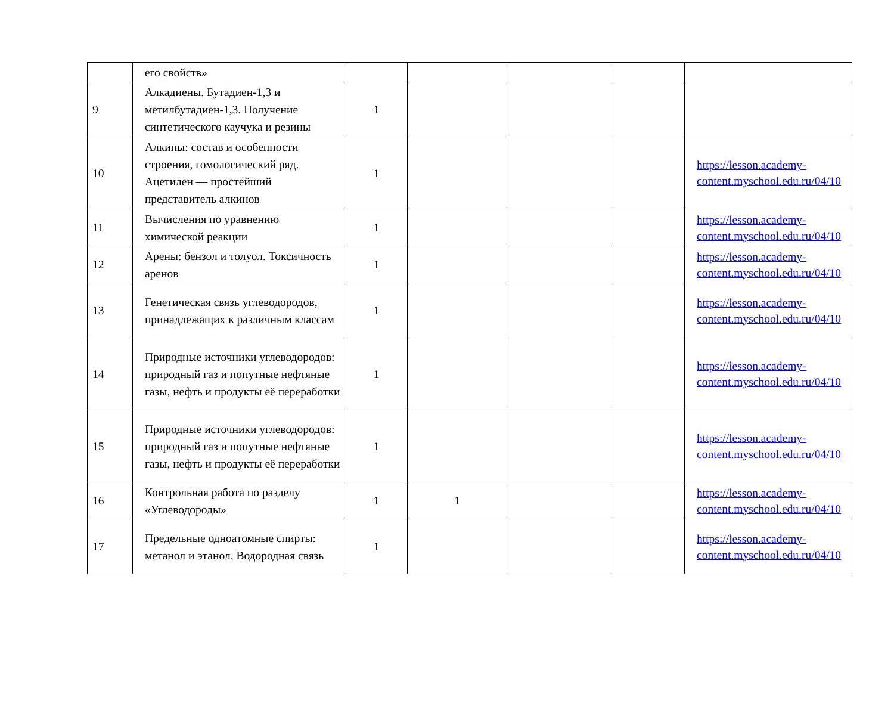| | его свойств» | | | | | |
| 9 | Алкадиены. Бутадиен-1,3 и метилбутадиен-1,3. Получение синтетического каучука и резины | 1 | | | | |
| 10 | Алкины: состав и особенности строения, гомологический ряд. Ацетилен — простейший представитель алкинов | 1 | | | | https://lesson.academy-content.myschool.edu.ru/04/10 |
| 11 | Вычисления по уравнению химической реакции | 1 | | | | https://lesson.academy-content.myschool.edu.ru/04/10 |
| 12 | Арены: бензол и толуол. Токсичность аренов | 1 | | | | https://lesson.academy-content.myschool.edu.ru/04/10 |
| 13 | Генетическая связь углеводородов, принадлежащих к различным классам | 1 | | | | https://lesson.academy-content.myschool.edu.ru/04/10 |
| 14 | Природные источники углеводородов: природный газ и попутные нефтяные газы, нефть и продукты её переработки | 1 | | | | https://lesson.academy-content.myschool.edu.ru/04/10 |
| 15 | Природные источники углеводородов: природный газ и попутные нефтяные газы, нефть и продукты её переработки | 1 | | | | https://lesson.academy-content.myschool.edu.ru/04/10 |
| 16 | Контрольная работа по разделу «Углеводороды» | 1 | 1 | | | https://lesson.academy-content.myschool.edu.ru/04/10 |
| 17 | Предельные одноатомные спирты: метанол и этанол. Водородная связь | 1 | | | | https://lesson.academy-content.myschool.edu.ru/04/10 |